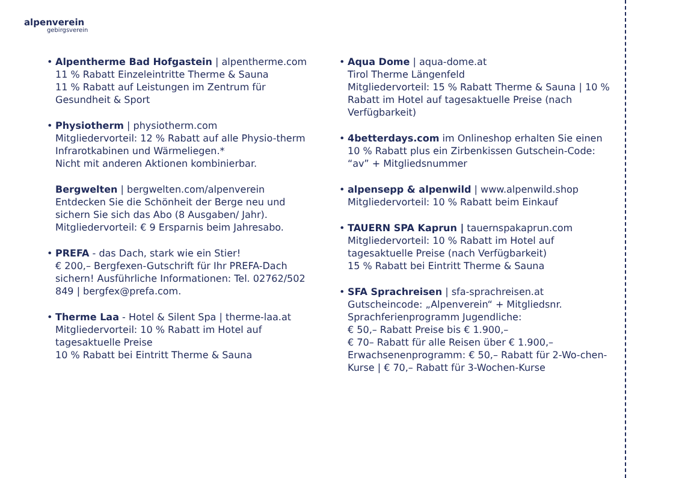alpenverein
gebirgsverein
Alpentherme Bad Hofgastein | alpentherme.com
11 % Rabatt Einzeleintritte Therme & Sauna
11 % Rabatt auf Leistungen im Zentrum für Gesundheit & Sport
Physiotherm | physiotherm.com
Mitgliedervorteil: 12 % Rabatt auf alle Physio-therm Infrarotkabinen und Wärmeliegen.*
Nicht mit anderen Aktionen kombinierbar.
Bergwelten | bergwelten.com/alpenverein
Entdecken Sie die Schönheit der Berge neu und sichern Sie sich das Abo (8 Ausgaben/ Jahr). Mitgliedervorteil: € 9 Ersparnis beim Jahresabo.
PREFA - das Dach, stark wie ein Stier!
€ 200,– Bergfexen-Gutschrift für Ihr PREFA-Dach sichern! Ausführliche Informationen: Tel. 02762/502 849 | bergfex@prefa.com.
Therme Laa - Hotel & Silent Spa | therme-laa.at
Mitgliedervorteil: 10 % Rabatt im Hotel auf tagesaktuelle Preise
10 % Rabatt bei Eintritt Therme & Sauna
Aqua Dome | aqua-dome.at
Tirol Therme Längenfeld
Mitgliedervorteil: 15 % Rabatt Therme & Sauna | 10 % Rabatt im Hotel auf tagesaktuelle Preise (nach Verfügbarkeit)
4betterdays.com im Onlineshop erhalten Sie einen 10 % Rabatt plus ein Zirbenkissen Gutschein-Code: “av” + Mitgliedsnummer
alpensepp & alpenwild | www.alpenwild.shop
Mitgliedervorteil: 10 % Rabatt beim Einkauf
TAUERN SPA Kaprun | tauernspakaprun.com
Mitgliedervorteil: 10 % Rabatt im Hotel auf tagesaktuelle Preise (nach Verfügbarkeit)
15 % Rabatt bei Eintritt Therme & Sauna
SFA Sprachreisen | sfa-sprachreisen.at
Gutscheincode: „Alpenverein“ + Mitgliedsnr.
Sprachferienprogramm Jugendliche:
€ 50,– Rabatt Preise bis € 1.900,–
€ 70– Rabatt für alle Reisen über € 1.900,–
Erwachsenenprogramm: € 50,– Rabatt für 2-Wo-chen-Kurse | € 70,– Rabatt für 3-Wochen-Kurse